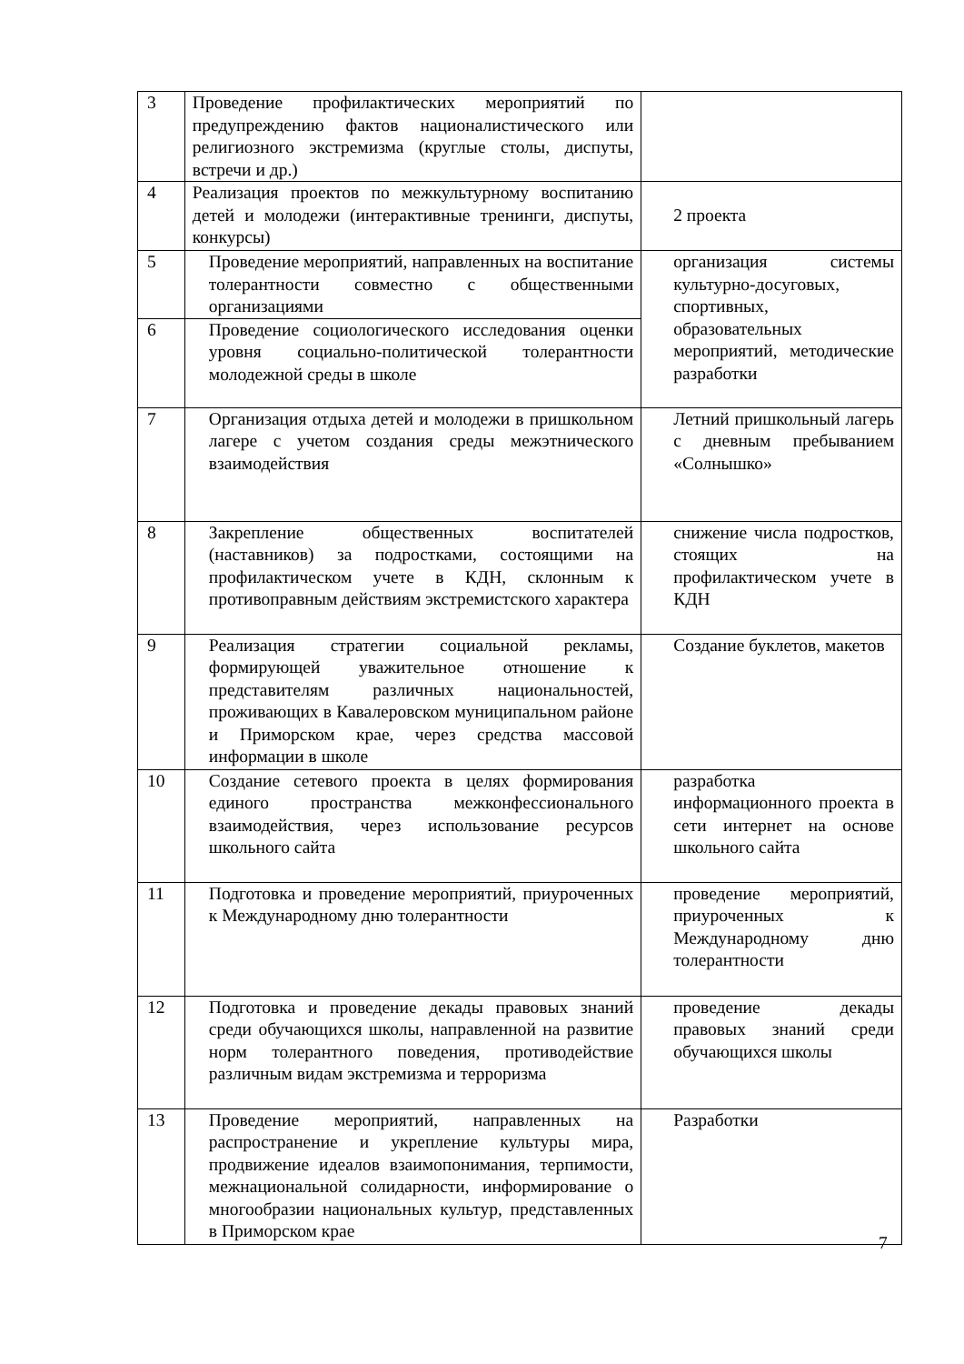| 3 | Проведение профилактических мероприятий по предупреждению фактов националистического или религиозного экстремизма (круглые столы, диспуты, встречи и др.) | |
| 4 | Реализация проектов по межкультурному воспитанию детей и молодежи (интерактивные тренинги, диспуты, конкурсы) | 2 проекта |
| 5 | Проведение мероприятий, направленных на воспитание толерантности совместно с общественными организациями | организация системы культурно-досуговых, спортивных, образовательных мероприятий, методические разработки |
| 6 | Проведение социологического исследования оценки уровня социально-политической толерантности молодежной среды в школе | |
| 7 | Организация отдыха детей и молодежи в пришкольном лагере с учетом создания среды межэтнического взаимодействия | Летний пришкольный лагерь с дневным пребыванием «Солнышко» |
| 8 | Закрепление общественных воспитателей (наставников) за подростками, состоящими на профилактическом учете в КДН, склонным к противоправным действиям экстремистского характера | снижение числа подростков, стоящих на профилактическом учете в КДН |
| 9 | Реализация стратегии социальной рекламы, формирующей уважительное отношение к представителям различных национальностей, проживающих в Кавалеровском муниципальном районе и Приморском крае, через средства массовой информации в школе | Создание буклетов, макетов |
| 10 | Создание сетевого проекта в целях формирования единого пространства межконфессионального взаимодействия, через использование ресурсов школьного сайта | разработка информационного проекта в сети интернет на основе школьного сайта |
| 11 | Подготовка и проведение мероприятий, приуроченных к Международному дню толерантности | проведение мероприятий, приуроченных к Международному дню толерантности |
| 12 | Подготовка и проведение декады правовых знаний среди обучающихся школы, направленной на развитие норм толерантного поведения, противодействие различным видам экстремизма и терроризма | проведение декады правовых знаний среди обучающихся школы |
| 13 | Проведение мероприятий, направленных на распространение и укрепление культуры мира, продвижение идеалов взаимопонимания, терпимости, межнациональной солидарности, информирование о многообразии национальных культур, представленных в Приморском крае | Разработки |
7